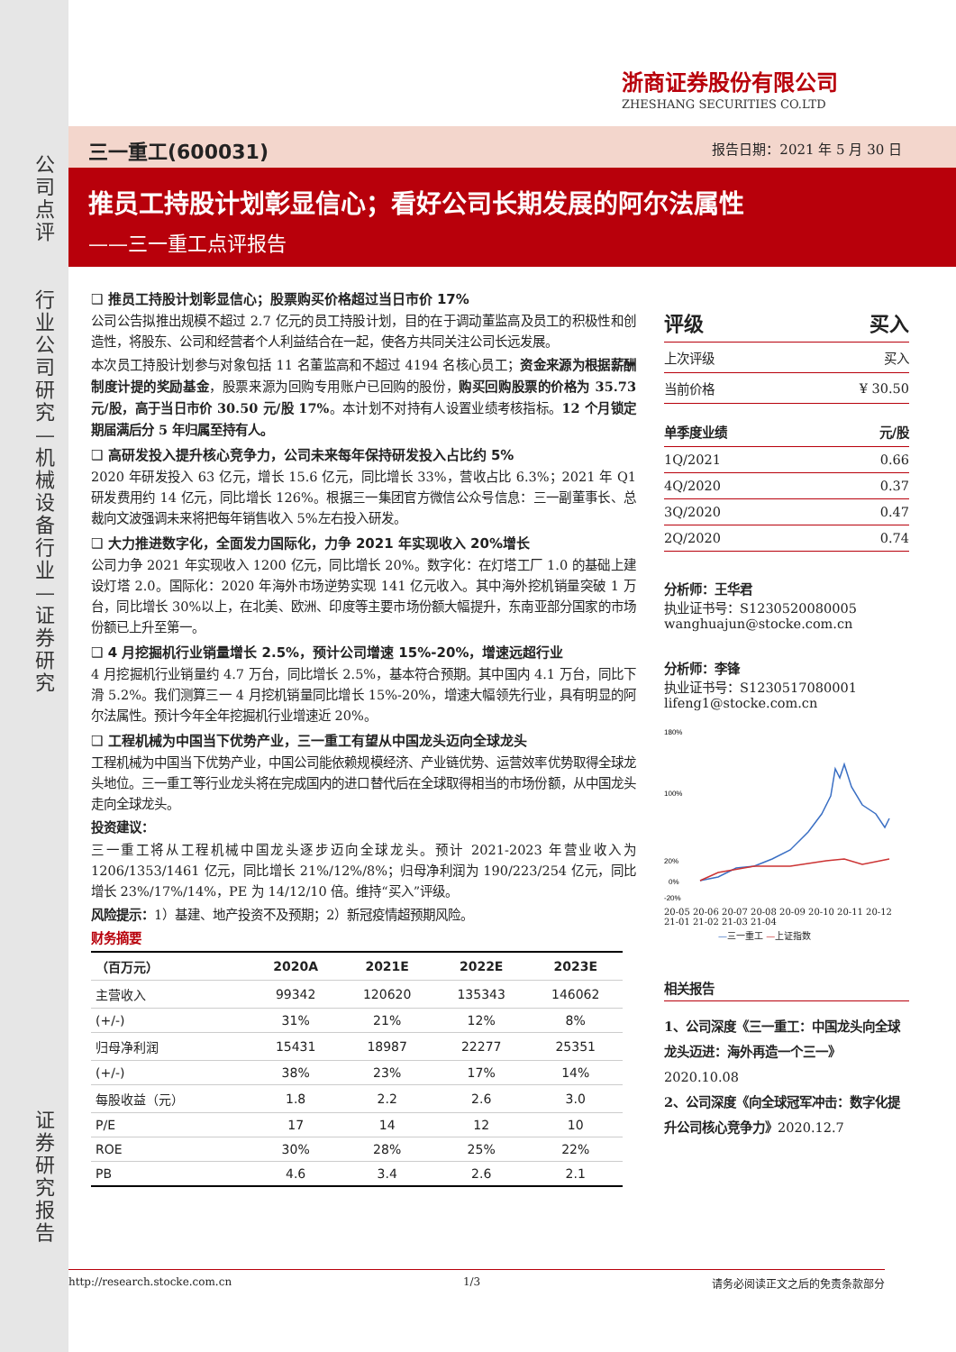浙商证券股份有限公司
ZHESHANG SECURITIES CO.LTD
三一重工(600031) 报告日期：2021 年 5 月 30 日
推员工持股计划彰显信心；看好公司长期发展的阿尔法属性
——三一重工点评报告
公司点评
行业公司研究—机械设备行业—证券研究
证券研究报告
❑ 推员工持股计划彰显信心；股票购买价格超过当日市价 17%
公司公告拟推出规模不超过 2.7 亿元的员工持股计划，目的在于调动董监高及员工的积极性和创造性，将股东、公司和经营者个人利益结合在一起，使各方共同关注公司长远发展。
本次员工持股计划参与对象包括 11 名董监高和不超过 4194 名核心员工；资金来源为根据薪酬制度计提的奖励基金，股票来源为回购专用账户已回购的股份，购买回购股票的价格为 35.73 元/股，高于当日市价 30.50 元/股 17%。本计划不对持有人设置业绩考核指标。12 个月锁定期届满后分 5 年归属至持有人。
❑ 高研发投入提升核心竞争力，公司未来每年保持研发投入占比约 5%
2020 年研发投入 63 亿元，增长 15.6 亿元，同比增长 33%，营收占比 6.3%；2021 年 Q1 研发费用约 14 亿元，同比增长 126%。根据三一集团官方微信公众号信息：三一副董事长、总裁向文波强调未来将把每年销售收入 5%左右投入研发。
❑ 大力推进数字化，全面发力国际化，力争 2021 年实现收入 20%增长
公司力争 2021 年实现收入 1200 亿元，同比增长 20%。数字化：在灯塔工厂 1.0 的基础上建设灯塔 2.0。国际化：2020 年海外市场逆势实现 141 亿元收入。其中海外挖机销量突破 1 万台，同比增长 30%以上，在北美、欧洲、印度等主要市场份额大幅提升，东南亚部分国家的市场份额已上升至第一。
❑ 4 月挖掘机行业销量增长 2.5%，预计公司增速 15%-20%，增速远超行业
4 月挖掘机行业销量约 4.7 万台，同比增长 2.5%，基本符合预期。其中国内 4.1 万台，同比下滑 5.2%。我们测算三一 4 月挖机销量同比增长 15%-20%，增速大幅领先行业，具有明显的阿尔法属性。预计今年全年挖掘机行业增速近 20%。
❑ 工程机械为中国当下优势产业，三一重工有望从中国龙头迈向全球龙头
工程机械为中国当下优势产业，中国公司能依赖规模经济、产业链优势、运营效率优势取得全球龙头地位。三一重工等行业龙头将在完成国内的进口替代后在全球取得相当的市场份额，从中国龙头走向全球龙头。
投资建议：
三一重工将从工程机械中国龙头逐步迈向全球龙头。预计 2021-2023 年营业收入为 1206/1353/1461 亿元，同比增长 21%/12%/8%；归母净利润为 190/223/254 亿元，同比增长 23%/17%/14%，PE 为 14/12/10 倍。维持“买入”评级。
风险提示：1）基建、地产投资不及预期；2）新冠疫情超预期风险。
财务摘要
| （百万元） | 2020A | 2021E | 2022E | 2023E |
| --- | --- | --- | --- | --- |
| 主营收入 | 99342 | 120620 | 135343 | 146062 |
| (+/-) | 31% | 21% | 12% | 8% |
| 归母净利润 | 15431 | 18987 | 22277 | 25351 |
| (+/-) | 38% | 23% | 17% | 14% |
| 每股收益（元） | 1.8 | 2.2 | 2.6 | 3.0 |
| P/E | 17 | 14 | 12 | 10 |
| ROE | 30% | 28% | 25% | 22% |
| PB | 4.6 | 3.4 | 2.6 | 2.1 |
| 评级 | 买入 |
| 上次评级 | 买入 |
| 当前价格 | ¥ 30.50 |
| 单季度业绩 | 元/股 |
| 1Q/2021 | 0.66 |
| 4Q/2020 | 0.37 |
| 3Q/2020 | 0.47 |
| 2Q/2020 | 0.74 |
分析师：王华君
执业证书号：S1230520080005
wanghuajun@stocke.com.cn
分析师：李锋
执业证书号：S1230517080001
lifeng1@stocke.com.cn
180%
100%
20%
0%
-20%
20-05 20-06 20-07 20-08 20-09 20-10 20-11 20-12 21-01 21-02 21-03 21-04
—三一重工 —上证指数
相关报告
1、公司深度《三一重工：中国龙头向全球龙头迈进：海外再造一个三一》2020.10.08
2、公司深度《向全球冠军冲击：数字化提升公司核心竞争力》2020.12.7
http://research.stocke.com.cn 1/3 请务必阅读正文之后的免责条款部分